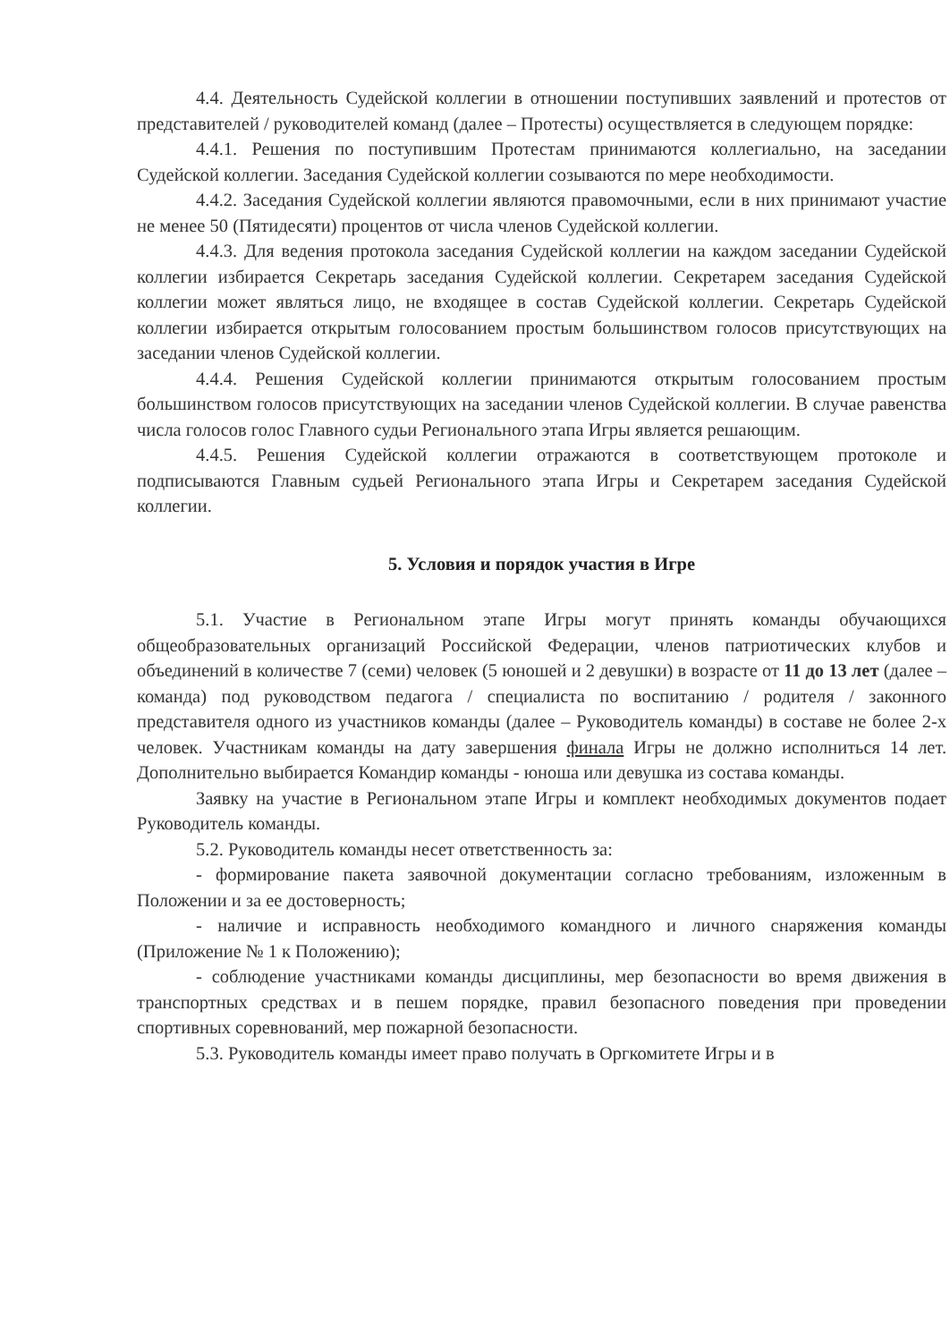4.4. Деятельность Судейской коллегии в отношении поступивших заявлений и протестов от представителей / руководителей команд (далее – Протесты) осуществляется в следующем порядке:
4.4.1. Решения по поступившим Протестам принимаются коллегиально, на заседании Судейской коллегии. Заседания Судейской коллегии созываются по мере необходимости.
4.4.2. Заседания Судейской коллегии являются правомочными, если в них принимают участие не менее 50 (Пятидесяти) процентов от числа членов Судейской коллегии.
4.4.3. Для ведения протокола заседания Судейской коллегии на каждом заседании Судейской коллегии избирается Секретарь заседания Судейской коллегии. Секретарем заседания Судейской коллегии может являться лицо, не входящее в состав Судейской коллегии. Секретарь Судейской коллегии избирается открытым голосованием простым большинством голосов присутствующих на заседании членов Судейской коллегии.
4.4.4. Решения Судейской коллегии принимаются открытым голосованием простым большинством голосов присутствующих на заседании членов Судейской коллегии. В случае равенства числа голосов голос Главного судьи Регионального этапа Игры является решающим.
4.4.5. Решения Судейской коллегии отражаются в соответствующем протоколе и подписываются Главным судьей Регионального этапа Игры и Секретарем заседания Судейской коллегии.
5. Условия и порядок участия в Игре
5.1. Участие в Региональном этапе Игры могут принять команды обучающихся общеобразовательных организаций Российской Федерации, членов патриотических клубов и объединений в количестве 7 (семи) человек (5 юношей и 2 девушки) в возрасте от 11 до 13 лет (далее – команда) под руководством педагога / специалиста по воспитанию / родителя / законного представителя одного из участников команды (далее – Руководитель команды) в составе не более 2-х человек. Участникам команды на дату завершения финала Игры не должно исполниться 14 лет. Дополнительно выбирается Командир команды - юноша или девушка из состава команды.
Заявку на участие в Региональном этапе Игры и комплект необходимых документов подает Руководитель команды.
5.2. Руководитель команды несет ответственность за:
- формирование пакета заявочной документации согласно требованиям, изложенным в Положении и за ее достоверность;
- наличие и исправность необходимого командного и личного снаряжения команды (Приложение № 1 к Положению);
- соблюдение участниками команды дисциплины, мер безопасности во время движения в транспортных средствах и в пешем порядке, правил безопасного поведения при проведении спортивных соревнований, мер пожарной безопасности.
5.3. Руководитель команды имеет право получать в Оргкомитете Игры и в